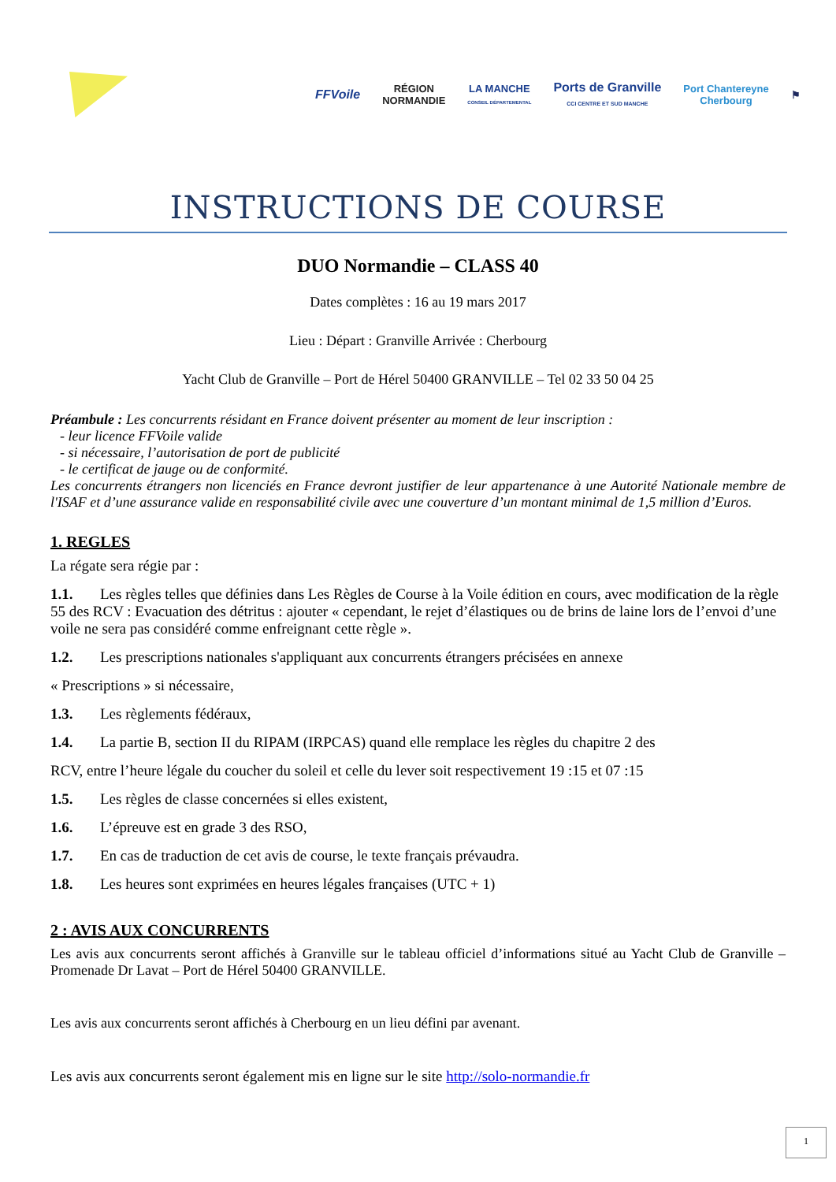FFVoile
RÉGION
NORMANDIE
LA MANCHE
CONSEIL DÉPARTEMENTAL
Ports de Granville
CCI CENTRE ET SUD MANCHE
Port Chantereyne
Cherbourg
⚑
INSTRUCTIONS DE COURSE
DUO Normandie – CLASS 40
Dates complètes : 16 au 19 mars 2017
Lieu : Départ : Granville Arrivée : Cherbourg
Yacht Club de Granville – Port de Hérel 50400 GRANVILLE – Tel 02 33 50 04 25
Préambule : Les concurrents résidant en France doivent présenter au moment de leur inscription :
- leur licence FFVoile valide
- si nécessaire, l’autorisation de port de publicité
- le certificat de jauge ou de conformité.
Les concurrents étrangers non licenciés en France devront justifier de leur appartenance à une Autorité Nationale membre de l'ISAF et d’une assurance valide en responsabilité civile avec une couverture d’un montant minimal de 1,5 million d’Euros.
1. REGLES
La régate sera régie par :
1.1. Les règles telles que définies dans Les Règles de Course à la Voile édition en cours, avec modification de la règle 55 des RCV : Evacuation des détritus : ajouter « cependant, le rejet d’élastiques ou de brins de laine lors de l’envoi d’une voile ne sera pas considéré comme enfreignant cette règle ».
1.2. Les prescriptions nationales s'appliquant aux concurrents étrangers précisées en annexe
« Prescriptions » si nécessaire,
1.3. Les règlements fédéraux,
1.4. La partie B, section II du RIPAM (IRPCAS) quand elle remplace les règles du chapitre 2 des
RCV, entre l’heure légale du coucher du soleil et celle du lever soit respectivement 19 :15 et 07 :15
1.5. Les règles de classe concernées si elles existent,
1.6. L’épreuve est en grade 3 des RSO,
1.7. En cas de traduction de cet avis de course, le texte français prévaudra.
1.8. Les heures sont exprimées en heures légales françaises (UTC + 1)
2 : AVIS AUX CONCURRENTS
Les avis aux concurrents seront affichés à Granville sur le tableau officiel d’informations situé au Yacht Club de Granville – Promenade Dr Lavat – Port de Hérel 50400 GRANVILLE.
Les avis aux concurrents seront affichés à Cherbourg en un lieu défini par avenant.
Les avis aux concurrents seront également mis en ligne sur le site http://solo-normandie.fr
1